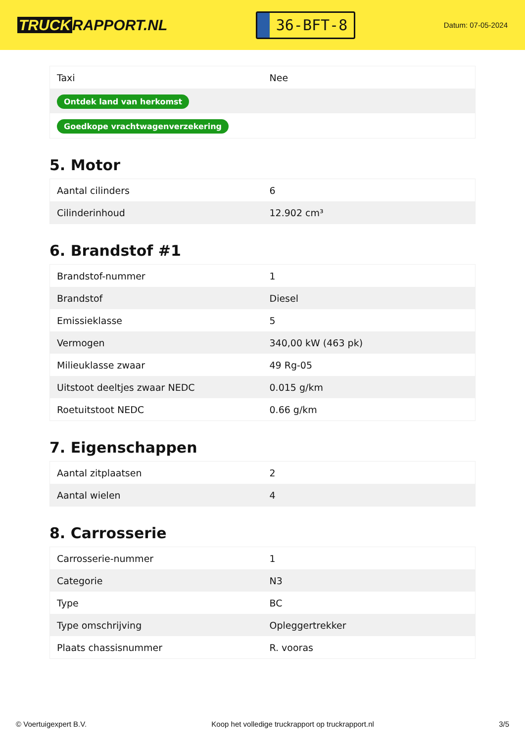TRUCK RAPPORT.NL
36-BFT-8
Datum: 07-05-2024
| Taxi | Nee |
| Ontdek land van herkomst | |
| Goedkope vrachtwagenverzekering | |
5. Motor
| Aantal cilinders | 6 |
| Cilinderinhoud | 12.902 cm³ |
6. Brandstof #1
| Brandstof-nummer | 1 |
| Brandstof | Diesel |
| Emissieklasse | 5 |
| Vermogen | 340,00 kW (463 pk) |
| Milieuklasse zwaar | 49 Rg-05 |
| Uitstoot deeltjes zwaar NEDC | 0.015 g/km |
| Roetuitstoot NEDC | 0.66 g/km |
7. Eigenschappen
| Aantal zitplaatsen | 2 |
| Aantal wielen | 4 |
8. Carrosserie
| Carrosserie-nummer | 1 |
| Categorie | N3 |
| Type | BC |
| Type omschrijving | Opleggertrekker |
| Plaats chassisnummer | R. vooras |
© Voertuigexpert B.V. Koop het volledige truckrapport op truckrapport.nl 3/5